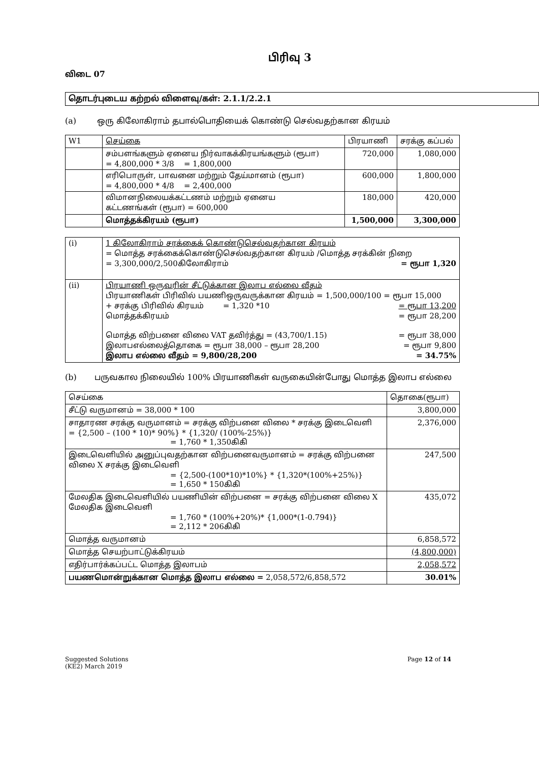பிரிவு 3
விடை 07
தொடர்புடைய கற்றல் விளைவு/கள்: 2.1.1/2.2.1
(a) ஒரு கிலோகிராம் தபால்பொதியைக் கொண்டு செல்வதற்கான கிரயம்
| W1 | செய்கை | பிரயாணி | சரக்கு கப்பல் |
| --- | --- | --- | --- |
| | சம்பளங்களும் ஏனைய நிர்வாகக்கிரயங்களும் (ரூபா) = 4,800,000 * 3/8 = 1,800,000 | 720,000 | 1,080,000 |
| | எரிபொருள், பாவனை மற்றும் தேய்மானம் (ரூபா) = 4,800,000 * 4/8 = 2,400,000 | 600,000 | 1,800,000 |
| | விமானநிலையக்கட்டணம் மற்றும் ஏனைய கட்டணங்கள் (ரூபா) = 600,000 | 180,000 | 420,000 |
| | மொத்தக்கிரயம் (ரூபா) | 1,500,000 | 3,300,000 |
| (i) | 1 கிலோகிராம் சரக்கைக் கொண்டுசெல்வதற்கான கிரயம் = மொத்த சரக்கைக்கொண்டுசெல்வதற்கான கிரயம் /மொத்த சரக்கின் நிறை = 3,300,000/2,500கிலோகிராம் = ரூபா 1,320 |
| (ii) | பிரயாணி ஒருவரின் சீட்டுக்கான இலாப எல்லை வீதம் பிரயாணிகள் பிரிவில் பயணிஒருவருக்கான கிரயம் = 1,500,000/100 = ரூபா 15,000 + சரக்கு பிரிவில் கிரயம் = 1,320 *10 = ரூபா 13,200 மொத்தக்கிரயம் = ரூபா 28,200 மொத்த விற்பனை விலை VAT தவிர்த்து = (43,700/1.15) = ரூபா 38,000 இலாபஎல்லைத்தொகை = ரூபா 38,000 – ரூபா 28,200 = ரூபா 9,800 இலாப எல்லை வீதம் = 9,800/28,200 = 34.75% |
(b) பருவகால நிலையில் 100% பிரயாணிகள் வருகையின்போது மொத்த இலாப எல்லை
| செய்கை | தொகை(ரூபா) |
| --- | --- |
| சீட்டு வருமானம் = 38,000 * 100 | 3,800,000 |
| சாதாரண சரக்கு வருமானம் = சரக்கு விற்பனை விலை * சரக்கு இடைவெளி = {2,500 – (100 * 10)* 90%} * {1,320/ (100%-25%)} = 1,760 * 1,350கிகி | 2,376,000 |
| இடைவெளியில் அனுப்புவதற்கான விற்பனைவருமானம் = சரக்கு விற்பனை விலை X சரக்கு இடைவெளி = {2,500-(100*10)*10%} * {1,320*(100%+25%)} = 1,650 * 150கிகி | 247,500 |
| மேலதிக இடைவெளியில் பயணியின் விற்பனை = சரக்கு விற்பனை விலை X மேலதிக இடைவெளி = 1,760 * (100%+20%)* {1,000*(1-0.794)} = 2,112 * 206கிகி | 435,072 |
| மொத்த வருமானம் | 6,858,572 |
| மொத்த செயற்பாட்டுக்கிரயம் | (4,800,000) |
| எதிர்பார்க்கப்பட்ட மொத்த இலாபம் | 2,058,572 |
| பயணமொன்றுக்கான மொத்த இலாப எல்லை = 2,058,572/6,858,572 | 30.01% |
Suggested Solutions
(KE2) March 2019 Page 12 of 14